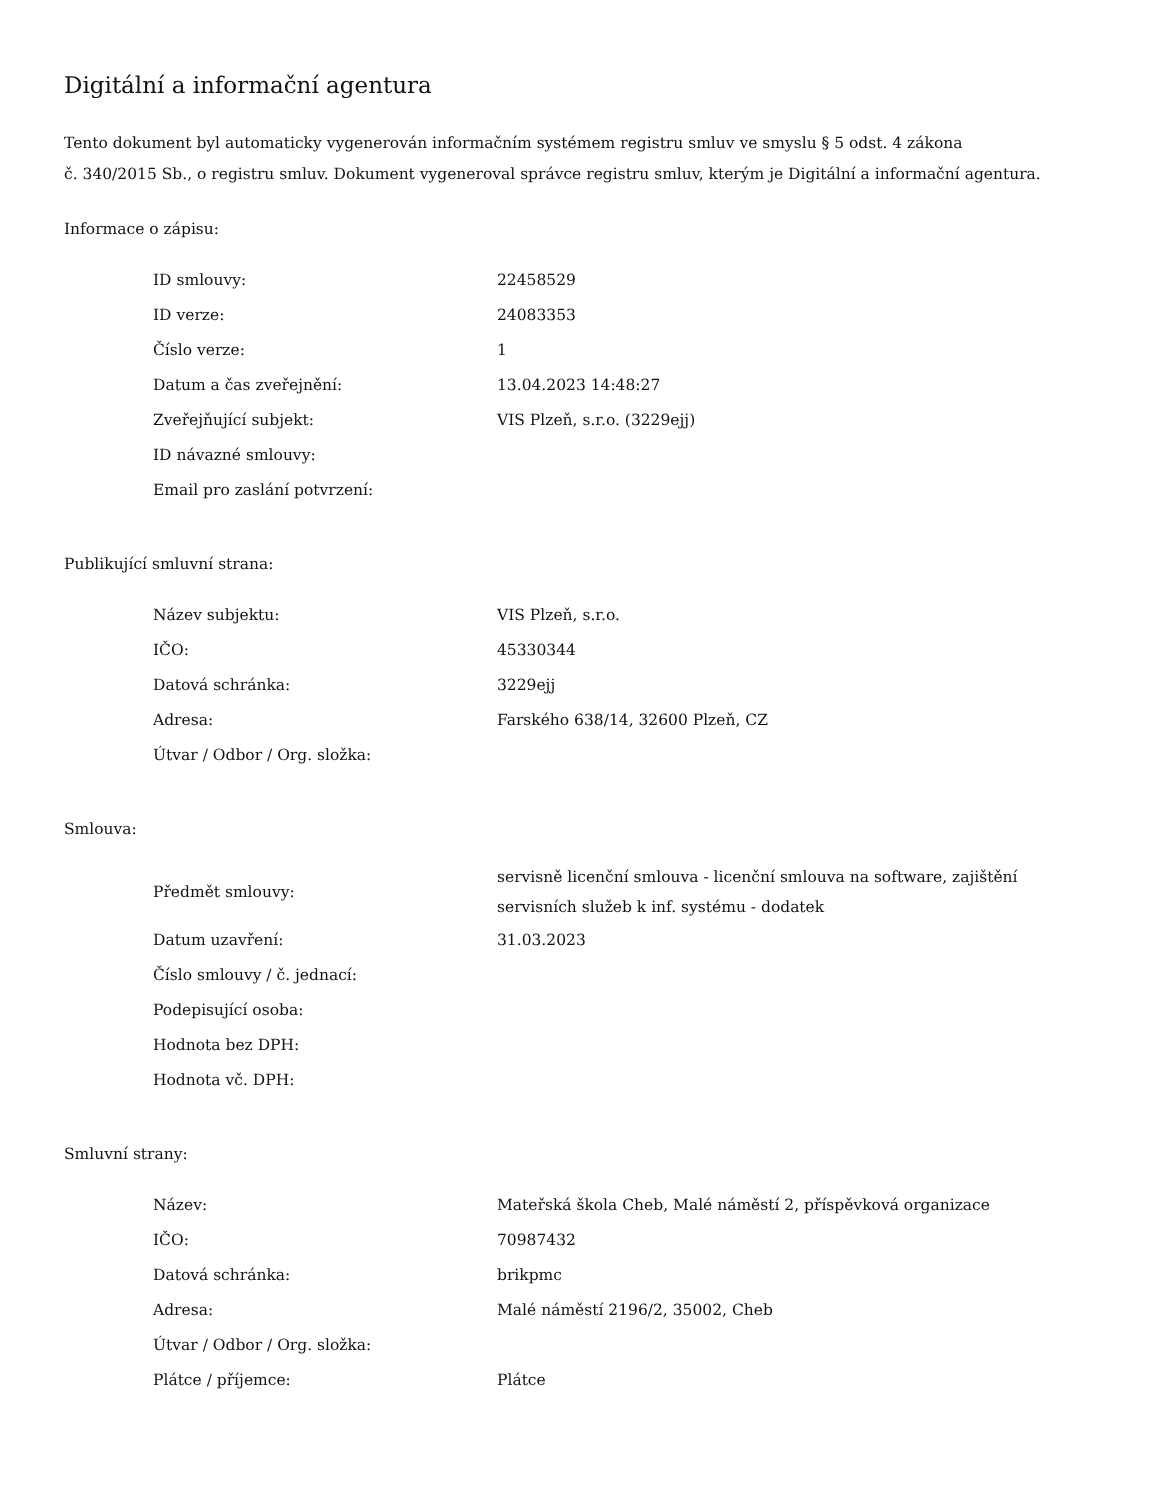Digitální a informační agentura
Tento dokument byl automaticky vygenerován informačním systémem registru smluv ve smyslu § 5 odst. 4 zákona
č. 340/2015 Sb., o registru smluv. Dokument vygeneroval správce registru smluv, kterým je Digitální a informační agentura.
Informace o zápisu:
| ID smlouvy: | 22458529 |
| ID verze: | 24083353 |
| Číslo verze: | 1 |
| Datum a čas zveřejnění: | 13.04.2023 14:48:27 |
| Zveřejňující subjekt: | VIS Plzeň, s.r.o. (3229ejj) |
| ID návazné smlouvy: | |
| Email pro zaslání potvrzení: | |
Publikující smluvní strana:
| Název subjektu: | VIS Plzeň, s.r.o. |
| IČO: | 45330344 |
| Datová schránka: | 3229ejj |
| Adresa: | Farského 638/14, 32600 Plzeň, CZ |
| Útvar / Odbor / Org. složka: | |
Smlouva:
| Předmět smlouvy: | servisně licenční smlouva - licenční smlouva na software, zajištění servisních služeb k inf. systému - dodatek |
| Datum uzavření: | 31.03.2023 |
| Číslo smlouvy / č. jednací: | |
| Podepisující osoba: | |
| Hodnota bez DPH: | |
| Hodnota vč. DPH: | |
Smluvní strany:
| Název: | Mateřská škola Cheb, Malé náměstí 2, příspěvková organizace |
| IČO: | 70987432 |
| Datová schránka: | brikpmc |
| Adresa: | Malé náměstí 2196/2, 35002, Cheb |
| Útvar / Odbor / Org. složka: | |
| Plátce / příjemce: | Plátce |